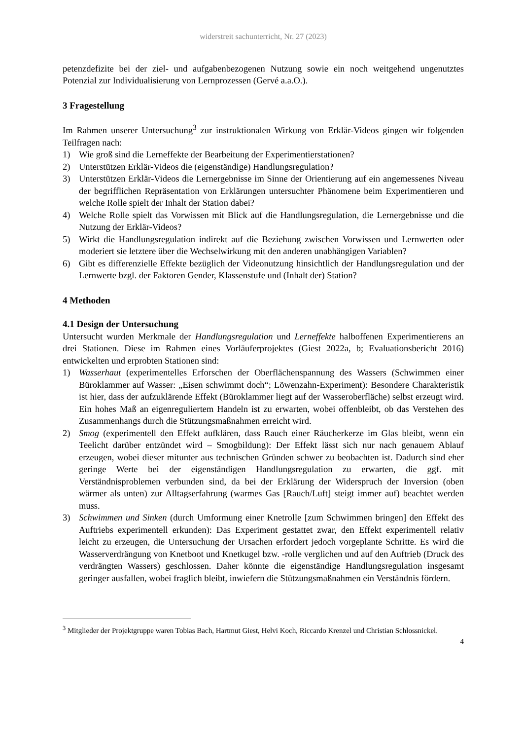widerstreit sachunterricht, Nr. 27 (2023)
petenzdefizite bei der ziel- und aufgabenbezogenen Nutzung sowie ein noch weitgehend ungenutztes Potenzial zur Individualisierung von Lernprozessen (Gervé a.a.O.).
3 Fragestellung
Im Rahmen unserer Untersuchung<sup>3</sup> zur instruktionalen Wirkung von Erklär-Videos gingen wir folgenden Teilfragen nach:
1) Wie groß sind die Lerneffekte der Bearbeitung der Experimentierstationen?
2) Unterstützen Erklär-Videos die (eigenständige) Handlungsregulation?
3) Unterstützen Erklär-Videos die Lernergebnisse im Sinne der Orientierung auf ein angemessenes Niveau der begrifflichen Repräsentation von Erklärungen untersuchter Phänomene beim Experimentieren und welche Rolle spielt der Inhalt der Station dabei?
4) Welche Rolle spielt das Vorwissen mit Blick auf die Handlungsregulation, die Lernergebnisse und die Nutzung der Erklär-Videos?
5) Wirkt die Handlungsregulation indirekt auf die Beziehung zwischen Vorwissen und Lernwerten oder moderiert sie letztere über die Wechselwirkung mit den anderen unabhängigen Variablen?
6) Gibt es differenzielle Effekte bezüglich der Videonutzung hinsichtlich der Handlungsregulation und der Lernwerte bzgl. der Faktoren Gender, Klassenstufe und (Inhalt der) Station?
4 Methoden
4.1 Design der Untersuchung
Untersucht wurden Merkmale der Handlungsregulation und Lerneffekte halboffenen Experimentierens an drei Stationen. Diese im Rahmen eines Vorläuferprojektes (Giest 2022a, b; Evaluationsbericht 2016) entwickelten und erprobten Stationen sind:
1) Wasserhaut (experimentelles Erforschen der Oberflächenspannung des Wassers (Schwimmen einer Büroklammer auf Wasser: „Eisen schwimmt doch“; Löwenzahn-Experiment): Besondere Charakteristik ist hier, dass der aufzuklärende Effekt (Büroklammer liegt auf der Wasseroberfläche) selbst erzeugt wird. Ein hohes Maß an eigenreguliertem Handeln ist zu erwarten, wobei offenbleibt, ob das Verstehen des Zusammenhangs durch die Stützungsmaßnahmen erreicht wird.
2) Smog (experimentell den Effekt aufklären, dass Rauch einer Räucherkerze im Glas bleibt, wenn ein Teelicht darüber entzündet wird – Smogbildung): Der Effekt lässt sich nur nach genauem Ablauf erzeugen, wobei dieser mitunter aus technischen Gründen schwer zu beobachten ist. Dadurch sind eher geringe Werte bei der eigenständigen Handlungsregulation zu erwarten, die ggf. mit Verständnisproblemen verbunden sind, da bei der Erklärung der Widerspruch der Inversion (oben wärmer als unten) zur Alltagserfahrung (warmes Gas [Rauch/Luft] steigt immer auf) beachtet werden muss.
3) Schwimmen und Sinken (durch Umformung einer Knetrolle [zum Schwimmen bringen] den Effekt des Auftriebs experimentell erkunden): Das Experiment gestattet zwar, den Effekt experimentell relativ leicht zu erzeugen, die Untersuchung der Ursachen erfordert jedoch vorgeplante Schritte. Es wird die Wasserverdrängung von Knetboot und Knetkugel bzw. -rolle verglichen und auf den Auftrieb (Druck des verdrängten Wassers) geschlossen. Daher könnte die eigenständige Handlungsregulation insgesamt geringer ausfallen, wobei fraglich bleibt, inwiefern die Stützungsmaßnahmen ein Verständnis fördern.
<sup>3</sup> Mitglieder der Projektgruppe waren Tobias Bach, Hartmut Giest, Helvi Koch, Riccardo Krenzel und Christian Schlossnickel.
4